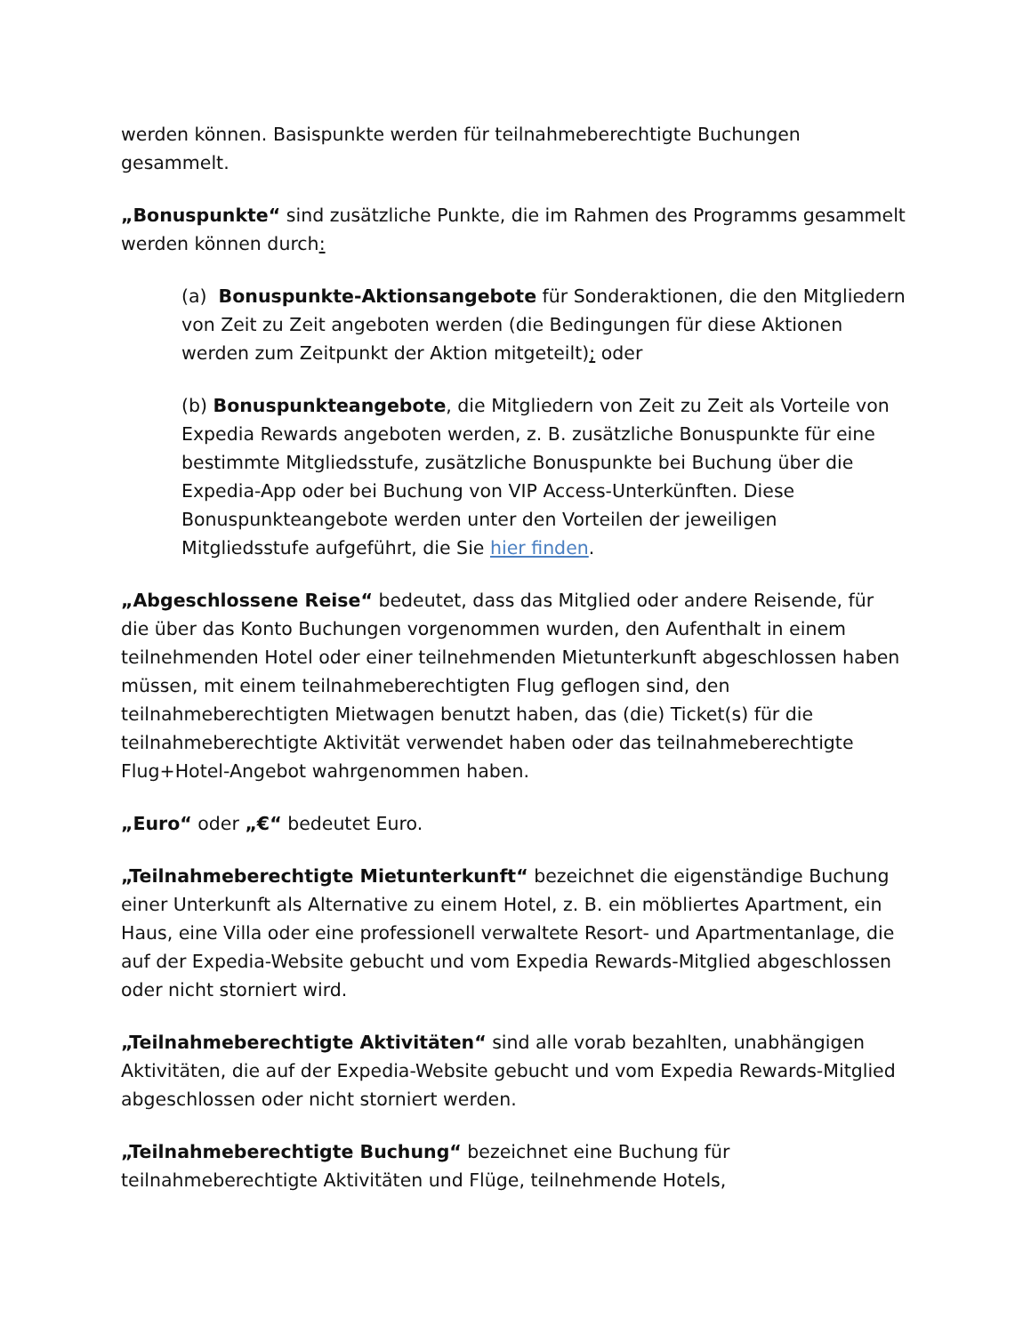werden können. Basispunkte werden für teilnahmeberechtigte Buchungen gesammelt.
„Bonuspunkte“ sind zusätzliche Punkte, die im Rahmen des Programms gesammelt werden können durch:
(a) Bonuspunkte-Aktionsangebote für Sonderaktionen, die den Mitgliedern von Zeit zu Zeit angeboten werden (die Bedingungen für diese Aktionen werden zum Zeitpunkt der Aktion mitgeteilt); oder
(b) Bonuspunkteangebote, die Mitgliedern von Zeit zu Zeit als Vorteile von Expedia Rewards angeboten werden, z. B. zusätzliche Bonuspunkte für eine bestimmte Mitgliedsstufe, zusätzliche Bonuspunkte bei Buchung über die Expedia-App oder bei Buchung von VIP Access-Unterkünften. Diese Bonuspunkteangebote werden unter den Vorteilen der jeweiligen Mitgliedsstufe aufgeführt, die Sie hier finden.
„Abgeschlossene Reise“ bedeutet, dass das Mitglied oder andere Reisende, für die über das Konto Buchungen vorgenommen wurden, den Aufenthalt in einem teilnehmenden Hotel oder einer teilnehmenden Mietunterkunft abgeschlossen haben müssen, mit einem teilnahmeberechtigten Flug geflogen sind, den teilnahmeberechtigten Mietwagen benutzt haben, das (die) Ticket(s) für die teilnahmeberechtigte Aktivität verwendet haben oder das teilnahmeberechtigte Flug+Hotel-Angebot wahrgenommen haben.
„Euro“ oder „€“ bedeutet Euro.
„Teilnahmeberechtigte Mietunterkunft“ bezeichnet die eigenständige Buchung einer Unterkunft als Alternative zu einem Hotel, z. B. ein möbliertes Apartment, ein Haus, eine Villa oder eine professionell verwaltete Resort- und Apartmentanlage, die auf der Expedia-Website gebucht und vom Expedia Rewards-Mitglied abgeschlossen oder nicht storniert wird.
„Teilnahmeberechtigte Aktivitäten“ sind alle vorab bezahlten, unabhängigen Aktivitäten, die auf der Expedia-Website gebucht und vom Expedia Rewards-Mitglied abgeschlossen oder nicht storniert werden.
„Teilnahmeberechtigte Buchung“ bezeichnet eine Buchung für teilnahmeberechtigte Aktivitäten und Flüge, teilnehmende Hotels,